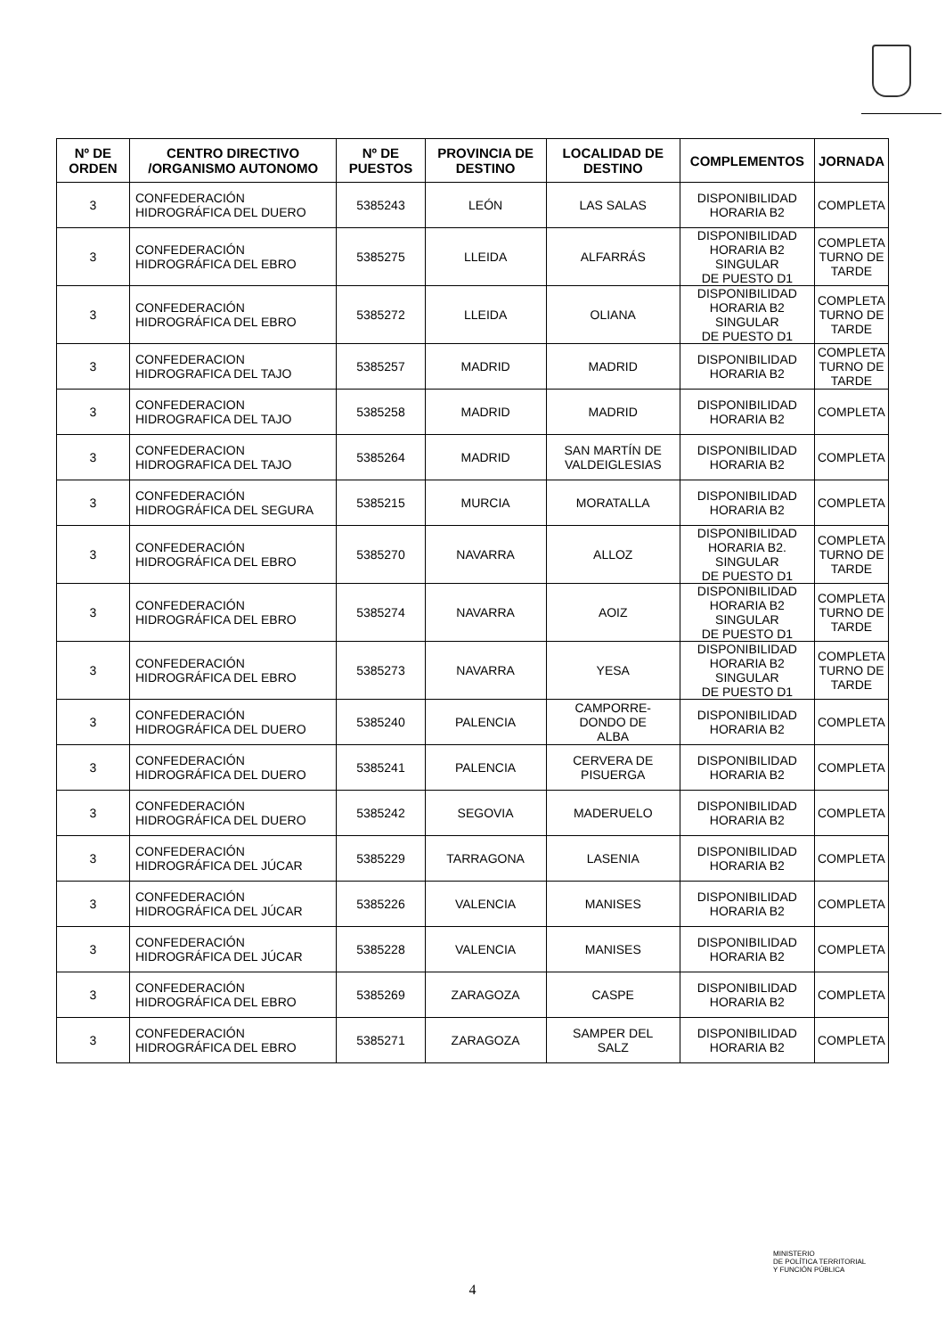| Nº DE ORDEN | CENTRO DIRECTIVO /ORGANISMO AUTONOMO | Nº DE PUESTOS | PROVINCIA DE DESTINO | LOCALIDAD DE DESTINO | COMPLEMENTOS | JORNADA |
| --- | --- | --- | --- | --- | --- | --- |
| 3 | CONFEDERACIÓN HIDROGRÁFICA DEL DUERO | 5385243 | LEÓN | LAS SALAS | DISPONIBILIDAD HORARIA B2 | COMPLETA |
| 3 | CONFEDERACIÓN HIDROGRÁFICA DEL EBRO | 5385275 | LLEIDA | ALFARRÁS | DISPONIBILIDAD HORARIA B2 SINGULAR DE PUESTO D1 | COMPLETA TURNO DE TARDE |
| 3 | CONFEDERACIÓN HIDROGRÁFICA DEL EBRO | 5385272 | LLEIDA | OLIANA | DISPONIBILIDAD HORARIA B2 SINGULAR DE PUESTO D1 | COMPLETA TURNO DE TARDE |
| 3 | CONFEDERACION HIDROGRAFICA DEL TAJO | 5385257 | MADRID | MADRID | DISPONIBILIDAD HORARIA B2 | COMPLETA TURNO DE TARDE |
| 3 | CONFEDERACION HIDROGRAFICA DEL TAJO | 5385258 | MADRID | MADRID | DISPONIBILIDAD HORARIA B2 | COMPLETA |
| 3 | CONFEDERACION HIDROGRAFICA DEL TAJO | 5385264 | MADRID | SAN MARTÍN DE VALDEIGLESIAS | DISPONIBILIDAD HORARIA B2 | COMPLETA |
| 3 | CONFEDERACIÓN HIDROGRÁFICA DEL SEGURA | 5385215 | MURCIA | MORATALLA | DISPONIBILIDAD HORARIA B2 | COMPLETA |
| 3 | CONFEDERACIÓN HIDROGRÁFICA DEL EBRO | 5385270 | NAVARRA | ALLOZ | DISPONIBILIDAD HORARIA B2. SINGULAR DE PUESTO D1 | COMPLETA TURNO DE TARDE |
| 3 | CONFEDERACIÓN HIDROGRÁFICA DEL EBRO | 5385274 | NAVARRA | AOIZ | DISPONIBILIDAD HORARIA B2 SINGULAR DE PUESTO D1 | COMPLETA TURNO DE TARDE |
| 3 | CONFEDERACIÓN HIDROGRÁFICA DEL EBRO | 5385273 | NAVARRA | YESA | DISPONIBILIDAD HORARIA B2 SINGULAR DE PUESTO D1 | COMPLETA TURNO DE TARDE |
| 3 | CONFEDERACIÓN HIDROGRÁFICA DEL DUERO | 5385240 | PALENCIA | CAMPORRE- DONDO DE ALBA | DISPONIBILIDAD HORARIA B2 | COMPLETA |
| 3 | CONFEDERACIÓN HIDROGRÁFICA DEL DUERO | 5385241 | PALENCIA | CERVERA DE PISUERGA | DISPONIBILIDAD HORARIA B2 | COMPLETA |
| 3 | CONFEDERACIÓN HIDROGRÁFICA DEL DUERO | 5385242 | SEGOVIA | MADERUELO | DISPONIBILIDAD HORARIA B2 | COMPLETA |
| 3 | CONFEDERACIÓN HIDROGRÁFICA DEL JÚCAR | 5385229 | TARRAGONA | LASENIA | DISPONIBILIDAD HORARIA B2 | COMPLETA |
| 3 | CONFEDERACIÓN HIDROGRÁFICA DEL JÚCAR | 5385226 | VALENCIA | MANISES | DISPONIBILIDAD HORARIA B2 | COMPLETA |
| 3 | CONFEDERACIÓN HIDROGRÁFICA DEL JÚCAR | 5385228 | VALENCIA | MANISES | DISPONIBILIDAD HORARIA B2 | COMPLETA |
| 3 | CONFEDERACIÓN HIDROGRÁFICA DEL EBRO | 5385269 | ZARAGOZA | CASPE | DISPONIBILIDAD HORARIA B2 | COMPLETA |
| 3 | CONFEDERACIÓN HIDROGRÁFICA DEL EBRO | 5385271 | ZARAGOZA | SAMPER DEL SALZ | DISPONIBILIDAD HORARIA B2 | COMPLETA |
4
MINISTERIO
DE POLÍTICA TERRITORIAL
Y FUNCIÓN PÚBLICA